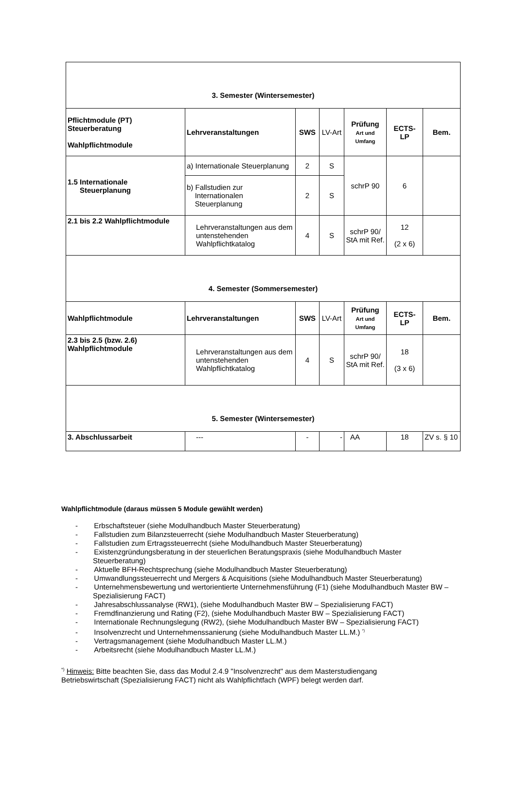| 3. Semester (Wintersemester) | | | | | | |
| Pflichtmodule (PT) Steuerberatung Wahlpflichtmodule | Lehrveranstaltungen | SWS | LV-Art | Prüfung Art und Umfang | ECTS- LP | Bem. |
| 1.5 Internationale Steuerplanung | a) Internationale Steuerplanung | 2 | S | schrP 90 | 6 | |
| | b) Fallstudien zur Internationalen Steuerplanung | 2 | S | | | |
| 2.1 bis 2.2 Wahlpflichtmodule | Lehrveranstaltungen aus dem untenstehenden Wahlpflichtkatalog | 4 | S | schrP 90/ StA mit Ref. | 12 (2 x 6) | |
| 4. Semester (Sommersemester) | | | | | | |
| Wahlpflichtmodule | Lehrveranstaltungen | SWS | LV-Art | Prüfung Art und Umfang | ECTS- LP | Bem. |
| 2.3 bis 2.5 (bzw. 2.6) Wahlpflichtmodule | Lehrveranstaltungen aus dem untenstehenden Wahlpflichtkatalog | 4 | S | schrP 90/ StA mit Ref. | 18 (3 x 6) | |
| 5. Semester (Wintersemester) | | | | | | |
| 3. Abschlussarbeit | --- | - | - | AA | 18 | ZV s. § 10 |
Wahlpflichtmodule (daraus müssen 5 Module gewählt werden)
- Erbschaftsteuer (siehe Modulhandbuch Master Steuerberatung)
- Fallstudien zum Bilanzsteuerrecht (siehe Modulhandbuch Master Steuerberatung)
- Fallstudien zum Ertragssteuerrecht (siehe Modulhandbuch Master Steuerberatung)
- Existenzgründungsberatung in der steuerlichen Beratungspraxis (siehe Modulhandbuch Master Steuerberatung)
- Aktuelle BFH-Rechtsprechung (siehe Modulhandbuch Master Steuerberatung)
- Umwandlungssteuerrecht und Mergers & Acquisitions (siehe Modulhandbuch Master Steuerberatung)
- Unternehmensbewertung und wertorientierte Unternehmensführung (F1) (siehe Modulhandbuch Master BW – Spezialisierung FACT)
- Jahresabschlussanalyse (RW1), (siehe Modulhandbuch Master BW – Spezialisierung FACT)
- Fremdfinanzierung und Rating (F2), (siehe Modulhandbuch Master BW – Spezialisierung FACT)
- Internationale Rechnungslegung (RW2), (siehe Modulhandbuch Master BW – Spezialisierung FACT)
- Insolvenzrecht und Unternehmenssanierung (siehe Modulhandbuch Master LL.M.) <sup>*)</sup>
- Vertragsmanagement (siehe Modulhandbuch Master LL.M.)
- Arbeitsrecht (siehe Modulhandbuch Master LL.M.)
<sup>*)</sup> Hinweis: Bitte beachten Sie, dass das Modul 2.4.9 "Insolvenzrecht" aus dem Masterstudiengang Betriebswirtschaft (Spezialisierung FACT) nicht als Wahlpflichtfach (WPF) belegt werden darf.